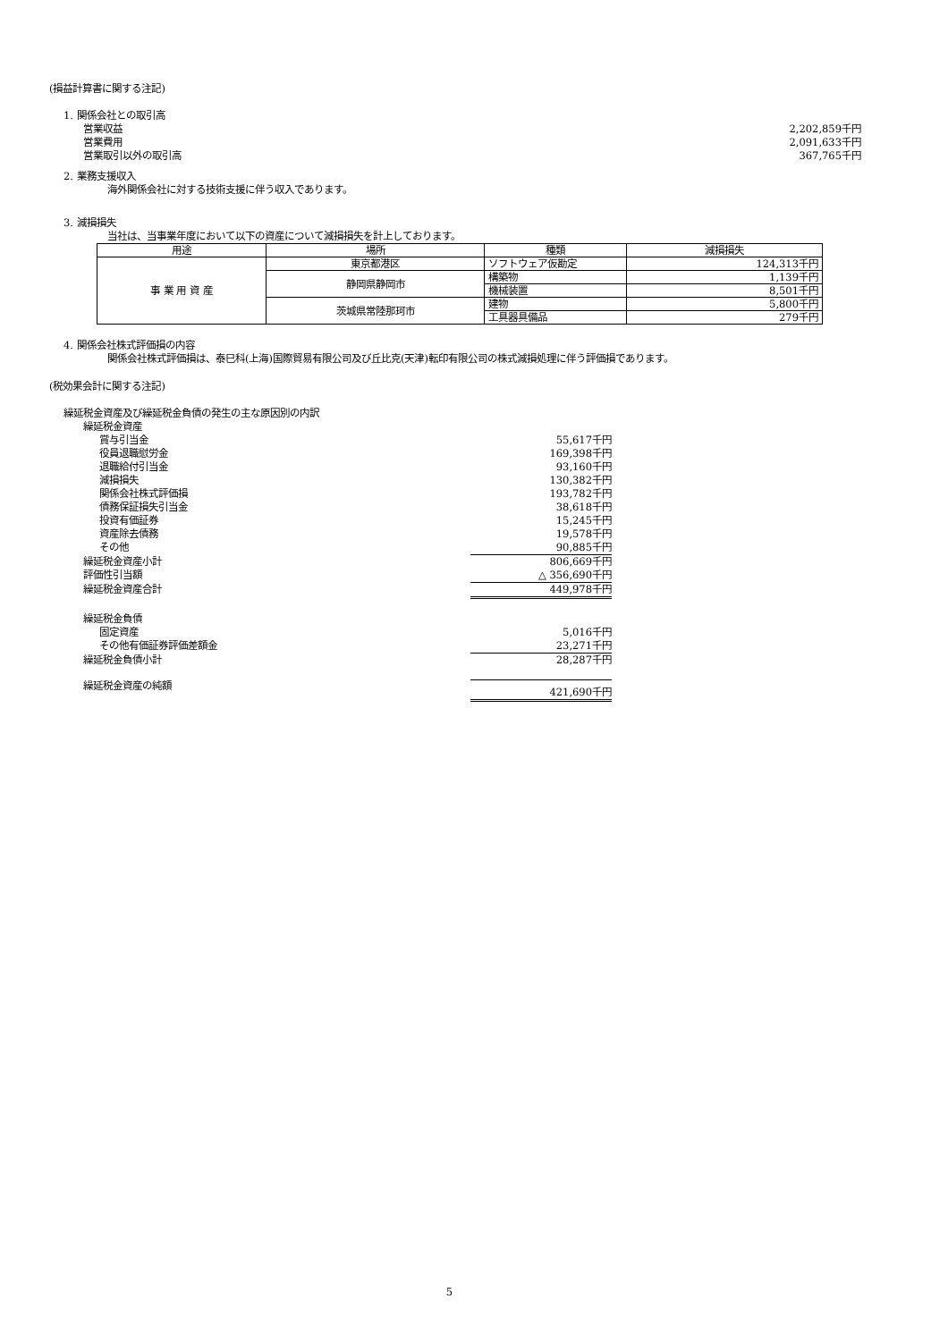(損益計算書に関する注記)
1. 関係会社との取引高
営業収益 2,202,859千円
営業費用 2,091,633千円
営業取引以外の取引高 367,765千円
2. 業務支援収入
海外関係会社に対する技術支援に伴う収入であります。
3. 減損損失
当社は、当事業年度において以下の資産について減損損失を計上しております。
| 用途 | 場所 | 種類 | 減損損失 |
| --- | --- | --- | --- |
| 事 業 用 資 産 | 東京都港区 | ソフトウェア仮勘定 | 124,313千円 |
| | 静岡県静岡市 | 構築物 | 1,139千円 |
| | | 機械装置 | 8,501千円 |
| | 茨城県常陸那珂市 | 建物 | 5,800千円 |
| | | 工具器具備品 | 279千円 |
4. 関係会社株式評価損の内容
関係会社株式評価損は、泰巳科(上海)国際貿易有限公司及び丘比克(天津)転印有限公司の株式減損処理に伴う評価損であります。
(税効果会計に関する注記)
繰延税金資産及び繰延税金負債の発生の主な原因別の内訳
繰延税金資産
賞与引当金 55,617千円
役員退職慰労金 169,398千円
退職給付引当金 93,160千円
減損損失 130,382千円
関係会社株式評価損 193,782千円
債務保証損失引当金 38,618千円
投資有価証券 15,245千円
資産除去債務 19,578千円
その他 90,885千円
繰延税金資産小計 806,669千円
評価性引当額 △ 356,690千円
繰延税金資産合計 449,978千円
繰延税金負債
固定資産 5,016千円
その他有価証券評価差額金 23,271千円
繰延税金負債小計 28,287千円
繰延税金資産の純額 421,690千円
5